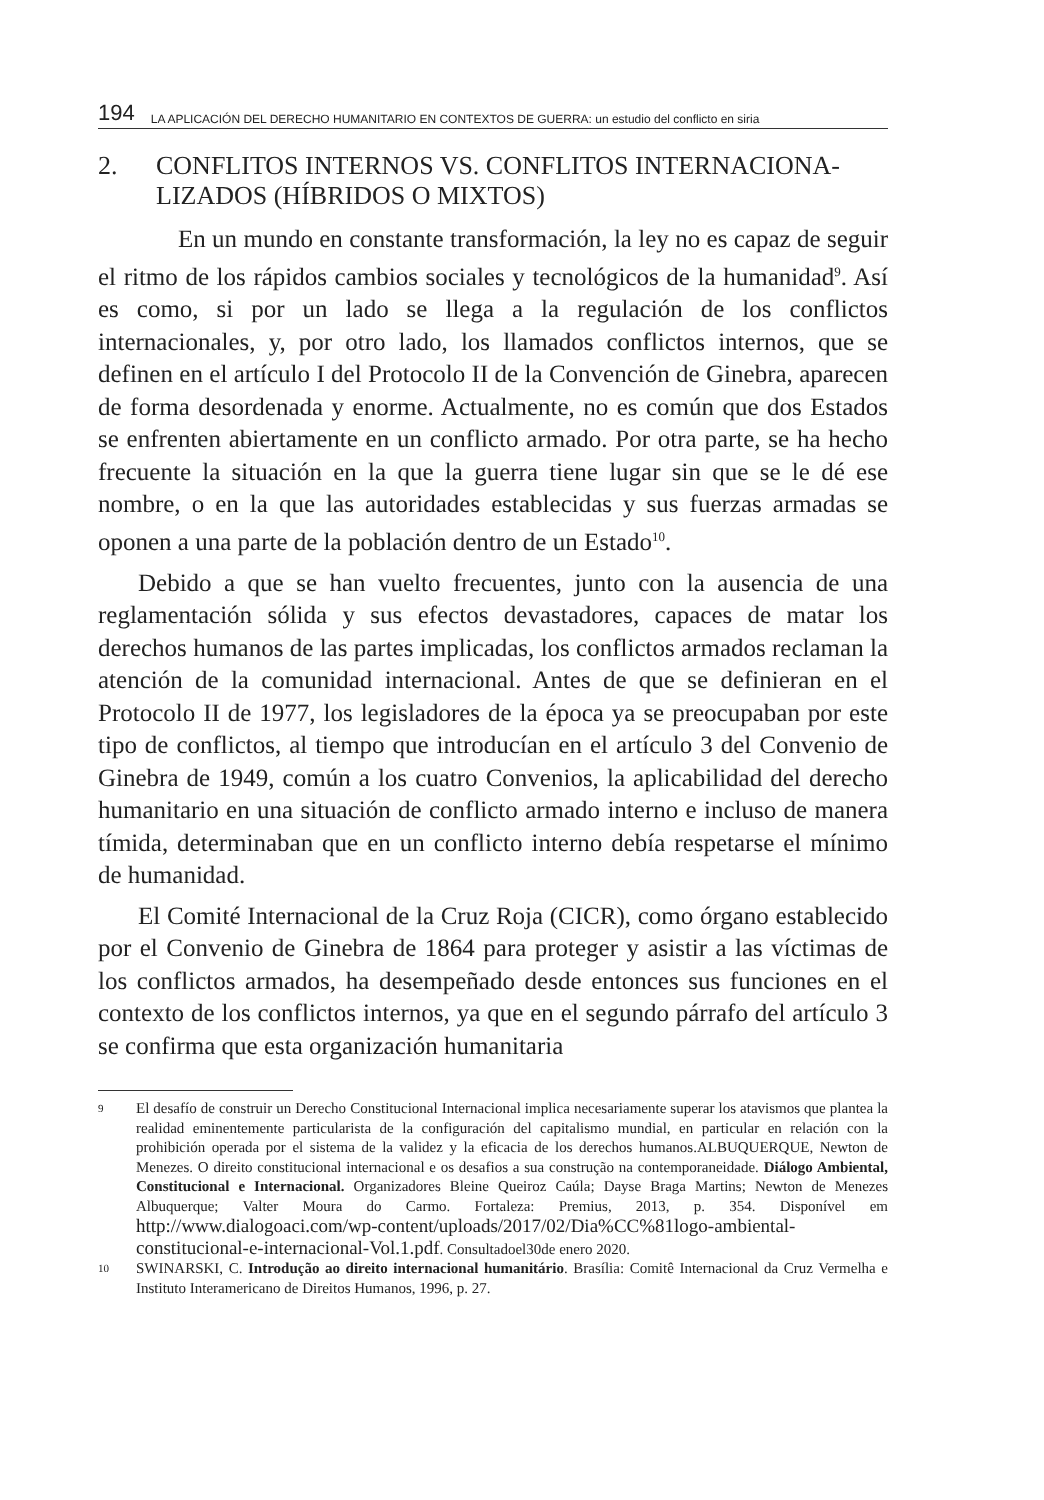194 LA APLICACIÓN DEL DERECHO HUMANITARIO EN CONTEXTOS DE GUERRA: un estudio del conflicto en siria
2. CONFLITOS INTERNOS VS. CONFLITOS INTERNACIONA-LIZADOS (HÍBRIDOS O MIXTOS)
En un mundo en constante transformación, la ley no es capaz de seguir el ritmo de los rápidos cambios sociales y tecnológicos de la humanidad<sup>9</sup>. Así es como, si por un lado se llega a la regulación de los conflictos internacionales, y, por otro lado, los llamados conflictos internos, que se definen en el artículo I del Protocolo II de la Convención de Ginebra, aparecen de forma desordenada y enorme. Actualmente, no es común que dos Estados se enfrenten abiertamente en un conflicto armado. Por otra parte, se ha hecho frecuente la situación en la que la guerra tiene lugar sin que se le dé ese nombre, o en la que las autoridades establecidas y sus fuerzas armadas se oponen a una parte de la población dentro de un Estado<sup>10</sup>.
Debido a que se han vuelto frecuentes, junto con la ausencia de una reglamentación sólida y sus efectos devastadores, capaces de matar los derechos humanos de las partes implicadas, los conflictos armados reclaman la atención de la comunidad internacional. Antes de que se definieran en el Protocolo II de 1977, los legisladores de la época ya se preocupaban por este tipo de conflictos, al tiempo que introducían en el artículo 3 del Convenio de Ginebra de 1949, común a los cuatro Convenios, la aplicabilidad del derecho humanitario en una situación de conflicto armado interno e incluso de manera tímida, determinaban que en un conflicto interno debía respetarse el mínimo de humanidad.
El Comité Internacional de la Cruz Roja (CICR), como órgano establecido por el Convenio de Ginebra de 1864 para proteger y asistir a las víctimas de los conflictos armados, ha desempeñado desde entonces sus funciones en el contexto de los conflictos internos, ya que en el segundo párrafo del artículo 3 se confirma que esta organización humanitaria
9
El desafío de construir un Derecho Constitucional Internacional implica necesariamente superar los atavismos que plantea la realidad eminentemente particularista de la configuración del capitalismo mundial, en particular en relación con la prohibición operada por el sistema de la validez y la eficacia de los derechos humanos.ALBUQUERQUE, Newton de Menezes. O direito constitucional internacional e os desafios a sua construção na contemporaneidade. Diálogo Ambiental, Constitucional e Internacional. Organizadores Bleine Queiroz Caúla; Dayse Braga Martins; Newton de Menezes Albuquerque; Valter Moura do Carmo. Fortaleza: Premius, 2013, p. 354. Disponível em http://www.dialogoaci.com/wp-content/uploads/2017/02/Dia%CC%81logo-ambiental-constitucional-e-internacional-Vol.1.pdf. Consultadoel30de enero 2020.
10
SWINARSKI, C. Introdução ao direito internacional humanitário. Brasília: Comitê Internacional da Cruz Vermelha e Instituto Interamericano de Direitos Humanos, 1996, p. 27.